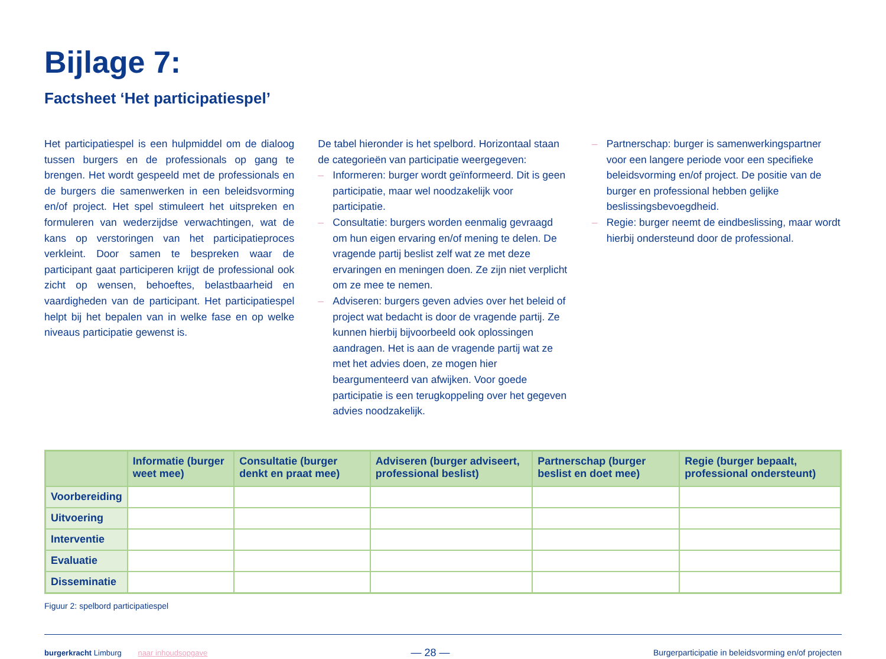Bijlage 7:
Factsheet ‘Het participatiespel’
Het participatiespel is een hulpmiddel om de dialoog tussen burgers en de professionals op gang te brengen. Het wordt gespeeld met de professionals en de burgers die samenwerken in een beleidsvorming en/of project. Het spel stimuleert het uitspreken en formuleren van wederzijdse verwachtingen, wat de kans op verstoringen van het participatieproces verkleint. Door samen te bespreken waar de participant gaat participeren krijgt de professional ook zicht op wensen, behoeftes, belastbaarheid en vaardigheden van de participant. Het participatiespel helpt bij het bepalen van in welke fase en op welke niveaus participatie gewenst is.
De tabel hieronder is het spelbord. Horizontaal staan de categorieën van participatie weergegeven:
– Informeren: burger wordt geïnformeerd. Dit is geen participatie, maar wel noodzakelijk voor participatie.
– Consultatie: burgers worden eenmalig gevraagd om hun eigen ervaring en/of mening te delen. De vragende partij beslist zelf wat ze met deze ervaringen en meningen doen. Ze zijn niet verplicht om ze mee te nemen.
– Adviseren: burgers geven advies over het beleid of project wat bedacht is door de vragende partij. Ze kunnen hierbij bijvoorbeeld ook oplossingen aandragen. Het is aan de vragende partij wat ze met het advies doen, ze mogen hier beargumenteerd van afwijken. Voor goede participatie is een terugkoppeling over het gegeven advies noodzakelijk.
– Partnerschap: burger is samenwerkingspartner voor een langere periode voor een specifieke beleidsvorming en/of project. De positie van de burger en professional hebben gelijke beslissingsbevoegdheid.
– Regie: burger neemt de eindbeslissing, maar wordt hierbij ondersteund door de professional.
| | Informatie (burger weet mee) | Consultatie (burger denkt en praat mee) | Adviseren (burger adviseert, professional beslist) | Partnerschap (burger beslist en doet mee) | Regie (burger bepaalt, professional ondersteunt) |
| --- | --- | --- | --- | --- | --- |
| Voorbereiding | | | | | |
| Uitvoering | | | | | |
| Interventie | | | | | |
| Evaluatie | | | | | |
| Disseminatie | | | | | |
Figuur 2: spelbord participatiespel
burgerkracht Limburg naar inhoudsopgave
— 28 —
Burgerparticipatie in beleidsvorming en/of projecten